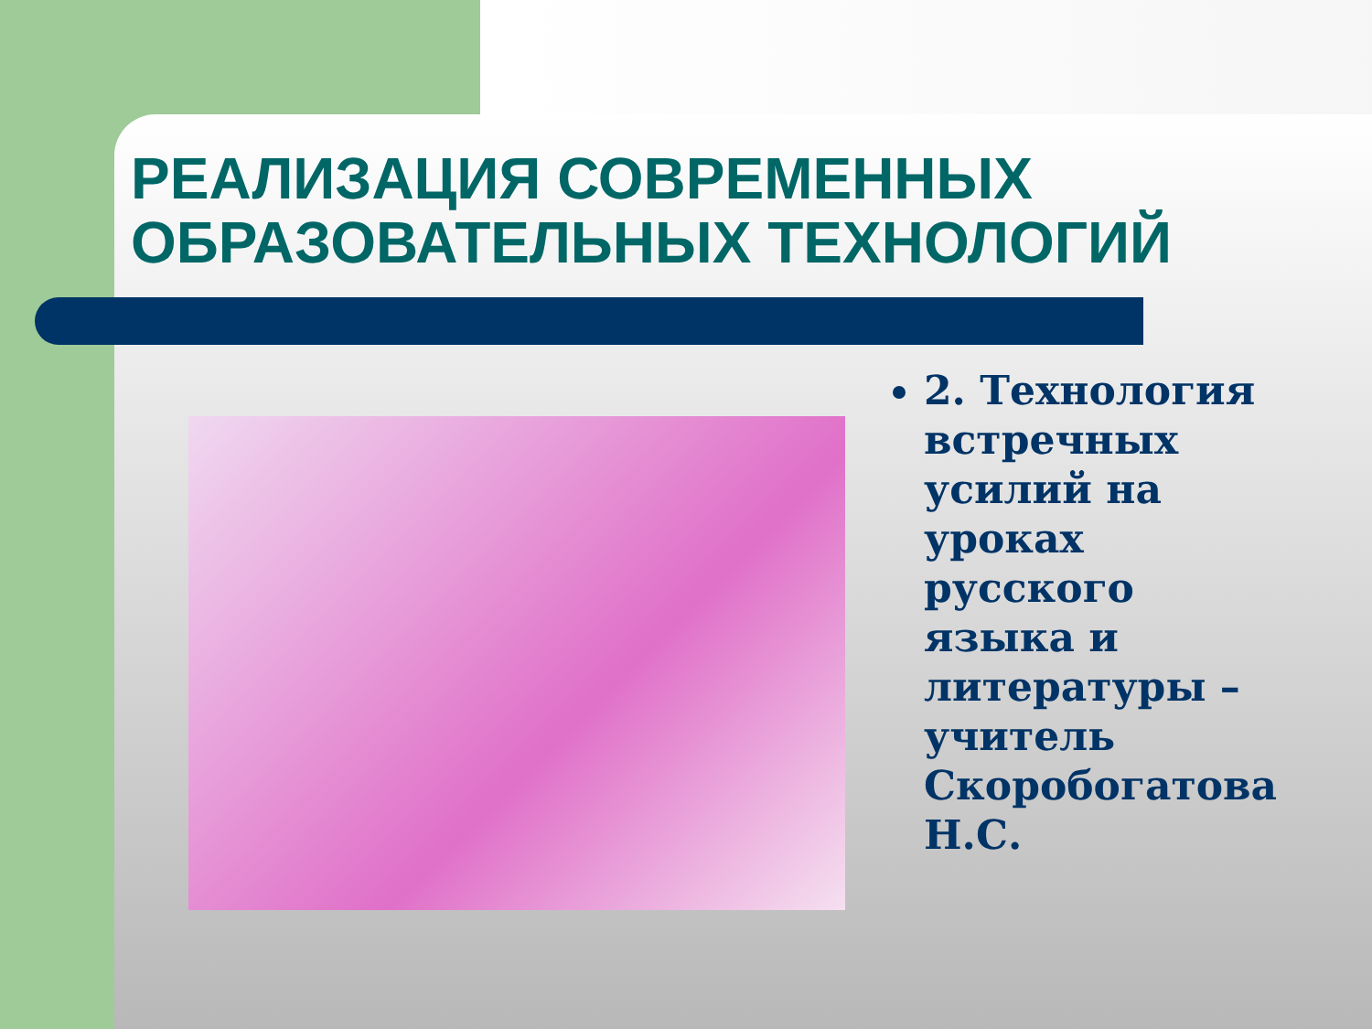РЕАЛИЗАЦИЯ СОВРЕМЕННЫХ ОБРАЗОВАТЕЛЬНЫХ ТЕХНОЛОГИЙ
2. Технология встречных усилий на уроках русского языка и литературы – учитель Скоробогатова Н.С.